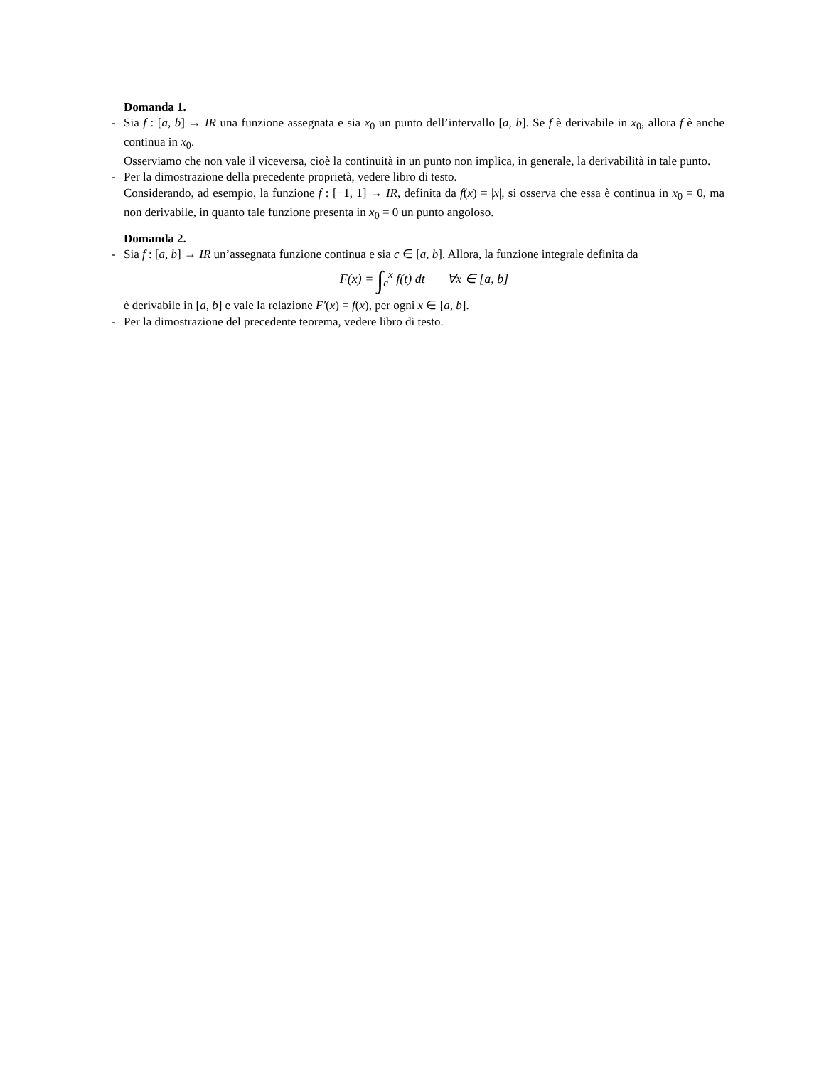Domanda 1.
- Sia f : [a, b] → IR una funzione assegnata e sia x<sub>0</sub> un punto dell’intervallo [a, b]. Se f è derivabile in x<sub>0</sub>, allora f è anche continua in x<sub>0</sub>.
Osserviamo che non vale il viceversa, cioè la continuità in un punto non implica, in generale, la derivabilità in tale punto.
- Per la dimostrazione della precedente proprietà, vedere libro di testo.
Considerando, ad esempio, la funzione f : [−1, 1] → IR, definita da f(x) = |x|, si osserva che essa è continua in x<sub>0</sub> = 0, ma non derivabile, in quanto tale funzione presenta in x<sub>0</sub> = 0 un punto angoloso.
Domanda 2.
- Sia f : [a, b] → IR un’assegnata funzione continua e sia c ∈ [a, b]. Allora, la funzione integrale definita da
F(x) = ∫<sub>c</sub><sup>x</sup> f(t) dt ∀x ∈ [a, b]
è derivabile in [a, b] e vale la relazione F′(x) = f(x), per ogni x ∈ [a, b].
- Per la dimostrazione del precedente teorema, vedere libro di testo.